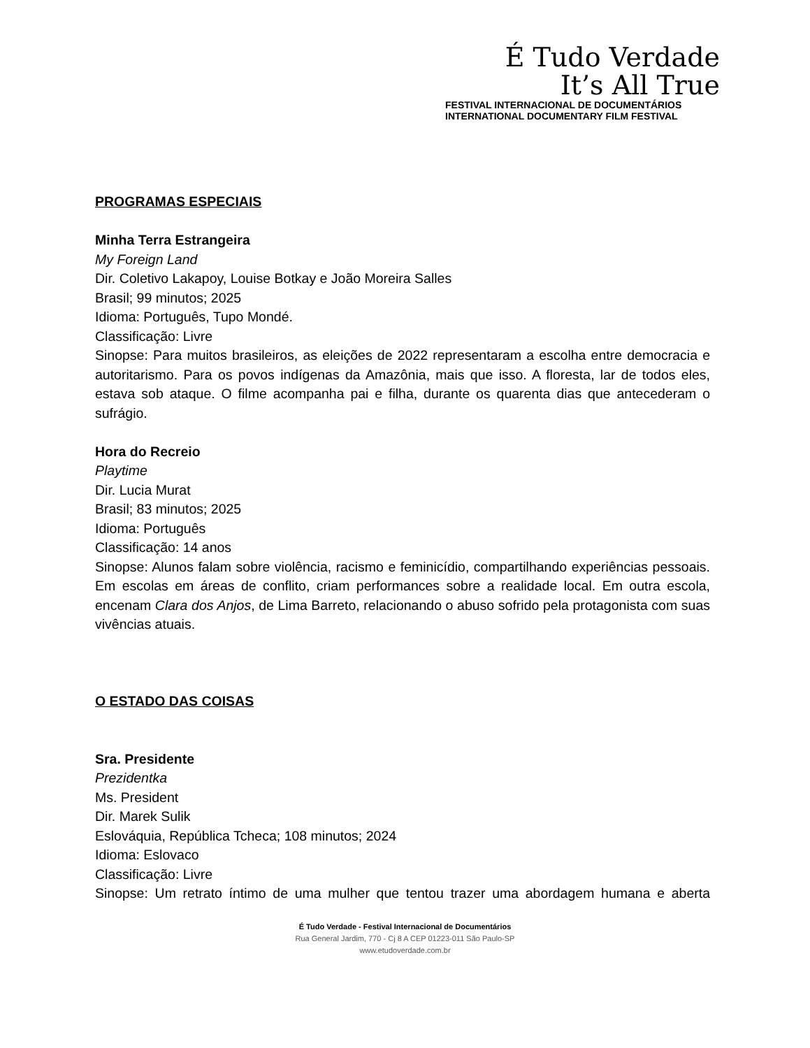É Tudo Verdade
It’s All True
FESTIVAL INTERNACIONAL DE DOCUMENTÁRIOS
INTERNATIONAL DOCUMENTARY FILM FESTIVAL
PROGRAMAS ESPECIAIS
Minha Terra Estrangeira
My Foreign Land
Dir. Coletivo Lakapoy, Louise Botkay e João Moreira Salles
Brasil; 99 minutos; 2025
Idioma: Português, Tupo Mondé.
Classificação: Livre
Sinopse: Para muitos brasileiros, as eleições de 2022 representaram a escolha entre democracia e autoritarismo. Para os povos indígenas da Amazônia, mais que isso. A floresta, lar de todos eles, estava sob ataque. O filme acompanha pai e filha, durante os quarenta dias que antecederam o sufrágio.
Hora do Recreio
Playtime
Dir. Lucia Murat
Brasil; 83 minutos; 2025
Idioma: Português
Classificação: 14 anos
Sinopse: Alunos falam sobre violência, racismo e feminicídio, compartilhando experiências pessoais. Em escolas em áreas de conflito, criam performances sobre a realidade local. Em outra escola, encenam Clara dos Anjos, de Lima Barreto, relacionando o abuso sofrido pela protagonista com suas vivências atuais.
O ESTADO DAS COISAS
Sra. Presidente
Prezidentka
Ms. President
Dir. Marek Sulik
Eslováquia, República Tcheca; 108 minutos; 2024
Idioma: Eslovaco
Classificação: Livre
Sinopse: Um retrato íntimo de uma mulher que tentou trazer uma abordagem humana e aberta
É Tudo Verdade - Festival Internacional de Documentários
Rua General Jardim, 770 - Cj 8 A CEP 01223-011 São Paulo-SP
www.etudoverdade.com.br